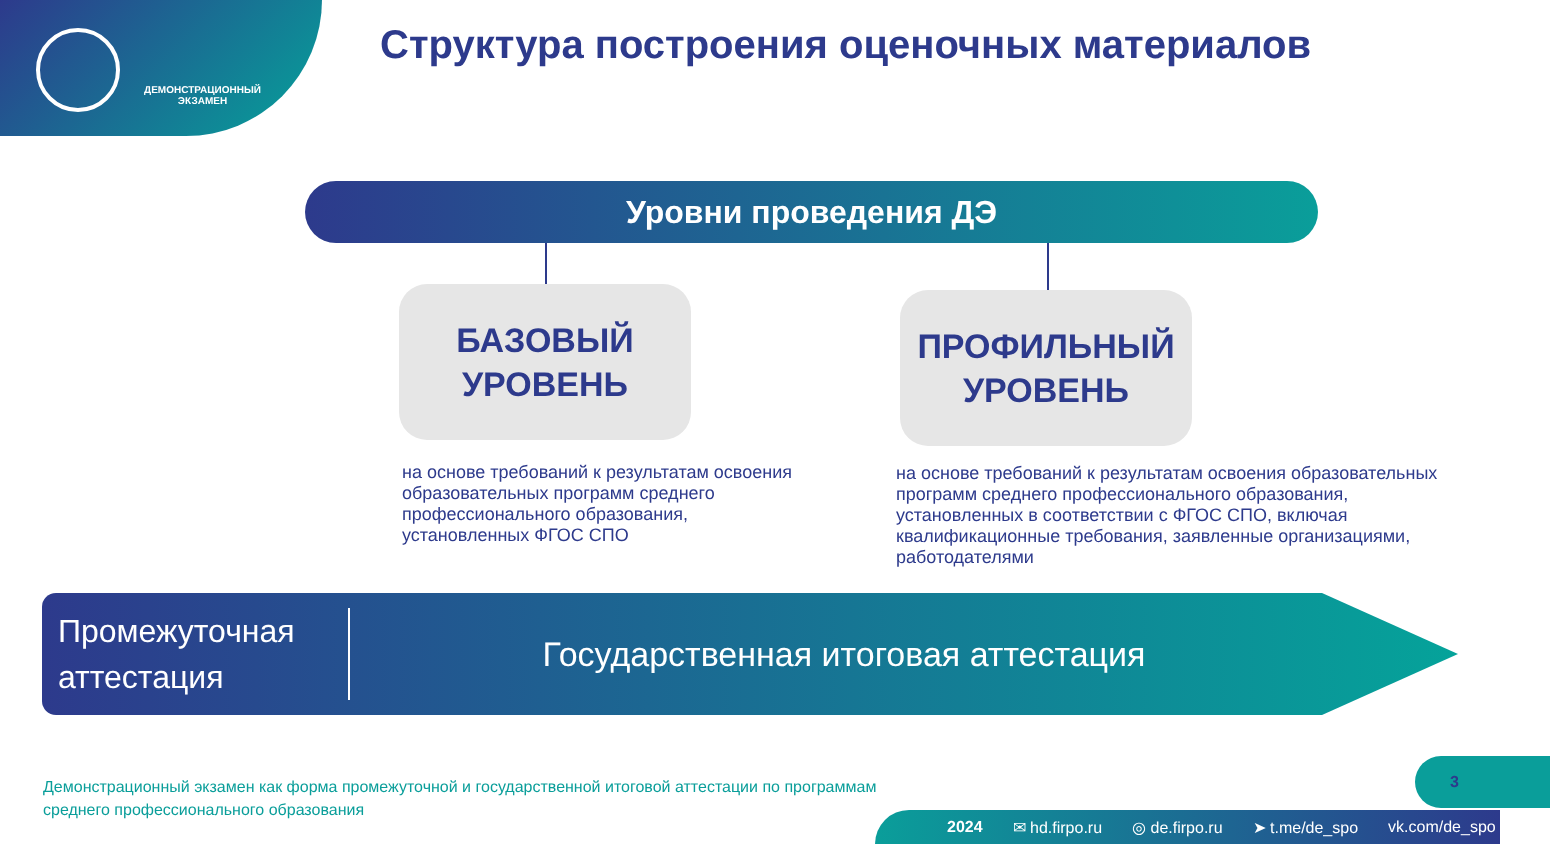ДЕМОНСТРАЦИОННЫЙ
ЭКЗАМЕН
Структура построения оценочных материалов
Уровни проведения ДЭ
БАЗОВЫЙ
УРОВЕНЬ
ПРОФИЛЬНЫЙ
УРОВЕНЬ
на основе требований к результатам освоения образовательных программ среднего профессионального образования, установленных ФГОС СПО
на основе требований к результатам освоения образовательных программ среднего профессионального образования, установленных в соответствии с ФГОС СПО, включая квалификационные требования, заявленные организациями, работодателями
Промежуточная
аттестация
Государственная итоговая аттестация
Демонстрационный экзамен как форма промежуточной и государственной итоговой аттестации по программам
среднего профессионального образования
3
2024 ✉ hd.firpo.ru ◎ de.firpo.ru ➤ t.me/de_spo vk.com/de_spo